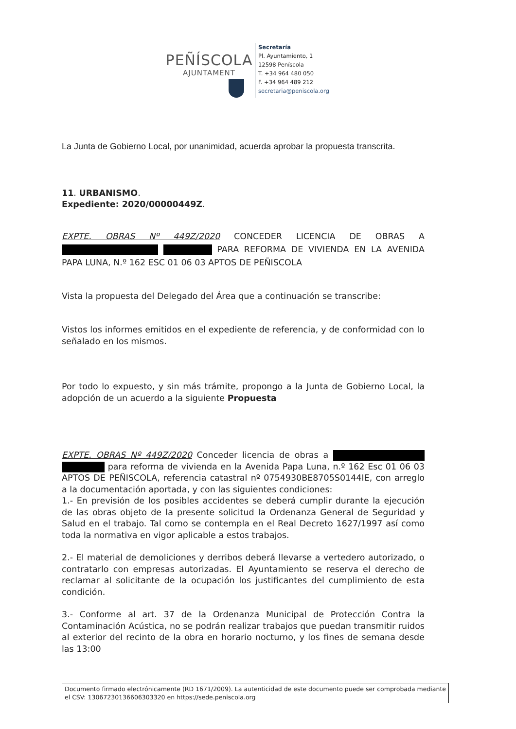PEÑÍSCOLA
AJUNTAMENT
Secretaría
Pl. Ayuntamiento, 1
12598 Peníscola
T. +34 964 480 050
F. +34 964 489 212
secretaria@peniscola.org
La Junta de Gobierno Local, por unanimidad, acuerda aprobar la propuesta transcrita.
11. URBANISMO.
Expediente: 2020/00000449Z.
EXPTE. OBRAS Nº 449Z/2020 CONCEDER LICENCIA DE OBRAS A PARA REFORMA DE VIVIENDA EN LA AVENIDA PAPA LUNA, N.º 162 ESC 01 06 03 APTOS DE PEÑISCOLA
Vista la propuesta del Delegado del Área que a continuación se transcribe:
Vistos los informes emitidos en el expediente de referencia, y de conformidad con lo señalado en los mismos.
Por todo lo expuesto, y sin más trámite, propongo a la Junta de Gobierno Local, la adopción de un acuerdo a la siguiente Propuesta
EXPTE. OBRAS Nº 449Z/2020 Conceder licencia de obras a para reforma de vivienda en la Avenida Papa Luna, n.º 162 Esc 01 06 03 APTOS DE PEÑISCOLA, referencia catastral nº 0754930BE8705S0144IE, con arreglo a la documentación aportada, y con las siguientes condiciones:
1.- En previsión de los posibles accidentes se deberá cumplir durante la ejecución de las obras objeto de la presente solicitud la Ordenanza General de Seguridad y Salud en el trabajo. Tal como se contempla en el Real Decreto 1627/1997 así como toda la normativa en vigor aplicable a estos trabajos.
2.- El material de demoliciones y derribos deberá llevarse a vertedero autorizado, o contratarlo con empresas autorizadas. El Ayuntamiento se reserva el derecho de reclamar al solicitante de la ocupación los justificantes del cumplimiento de esta condición.
3.- Conforme al art. 37 de la Ordenanza Municipal de Protección Contra la Contaminación Acústica, no se podrán realizar trabajos que puedan transmitir ruidos al exterior del recinto de la obra en horario nocturno, y los fines de semana desde las 13:00
Documento firmado electrónicamente (RD 1671/2009). La autenticidad de este documento puede ser comprobada mediante el CSV: 13067230136606303320 en https://sede.peniscola.org